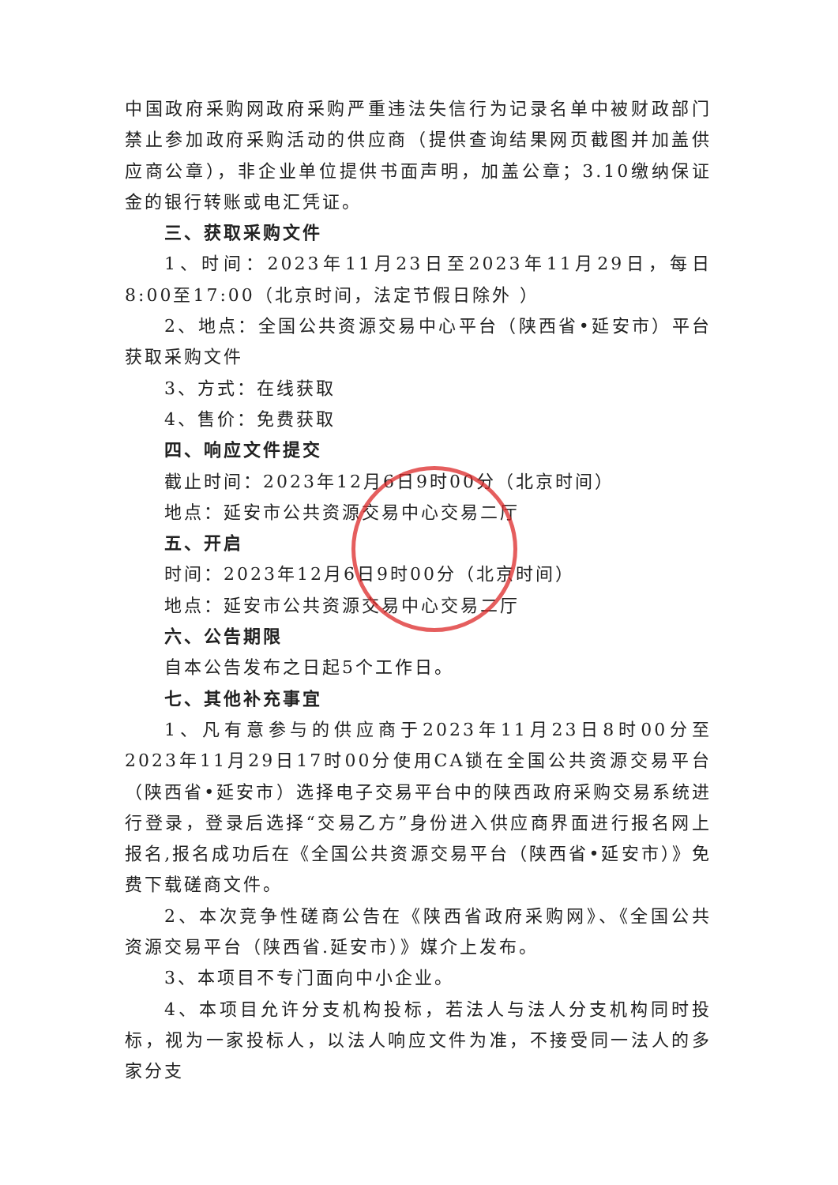中国政府采购网政府采购严重违法失信行为记录名单中被财政部门禁止参加政府采购活动的供应商（提供查询结果网页截图并加盖供应商公章），非企业单位提供书面声明，加盖公章；3.10缴纳保证金的银行转账或电汇凭证。
三、获取采购文件
1、时间：2023年11月23日至2023年11月29日，每日8:00至17:00（北京时间，法定节假日除外 ）
2、地点：全国公共资源交易中心平台（陕西省•延安市）平台获取采购文件
3、方式：在线获取
4、售价：免费获取
四、响应文件提交
截止时间：2023年12月6日9时00分（北京时间）
地点：延安市公共资源交易中心交易二厅
五、开启
时间：2023年12月6日9时00分（北京时间）
地点：延安市公共资源交易中心交易二厅
六、公告期限
自本公告发布之日起5个工作日。
七、其他补充事宜
1、凡有意参与的供应商于2023年11月23日8时00分至2023年11月29日17时00分使用CA锁在全国公共资源交易平台（陕西省•延安市）选择电子交易平台中的陕西政府采购交易系统进行登录，登录后选择“交易乙方”身份进入供应商界面进行报名网上报名,报名成功后在《全国公共资源交易平台（陕西省•延安市）》免费下载磋商文件。
2、本次竞争性磋商公告在《陕西省政府采购网》、《全国公共资源交易平台（陕西省.延安市）》媒介上发布。
3、本项目不专门面向中小企业。
4、本项目允许分支机构投标，若法人与法人分支机构同时投标，视为一家投标人，以法人响应文件为准，不接受同一法人的多家分支